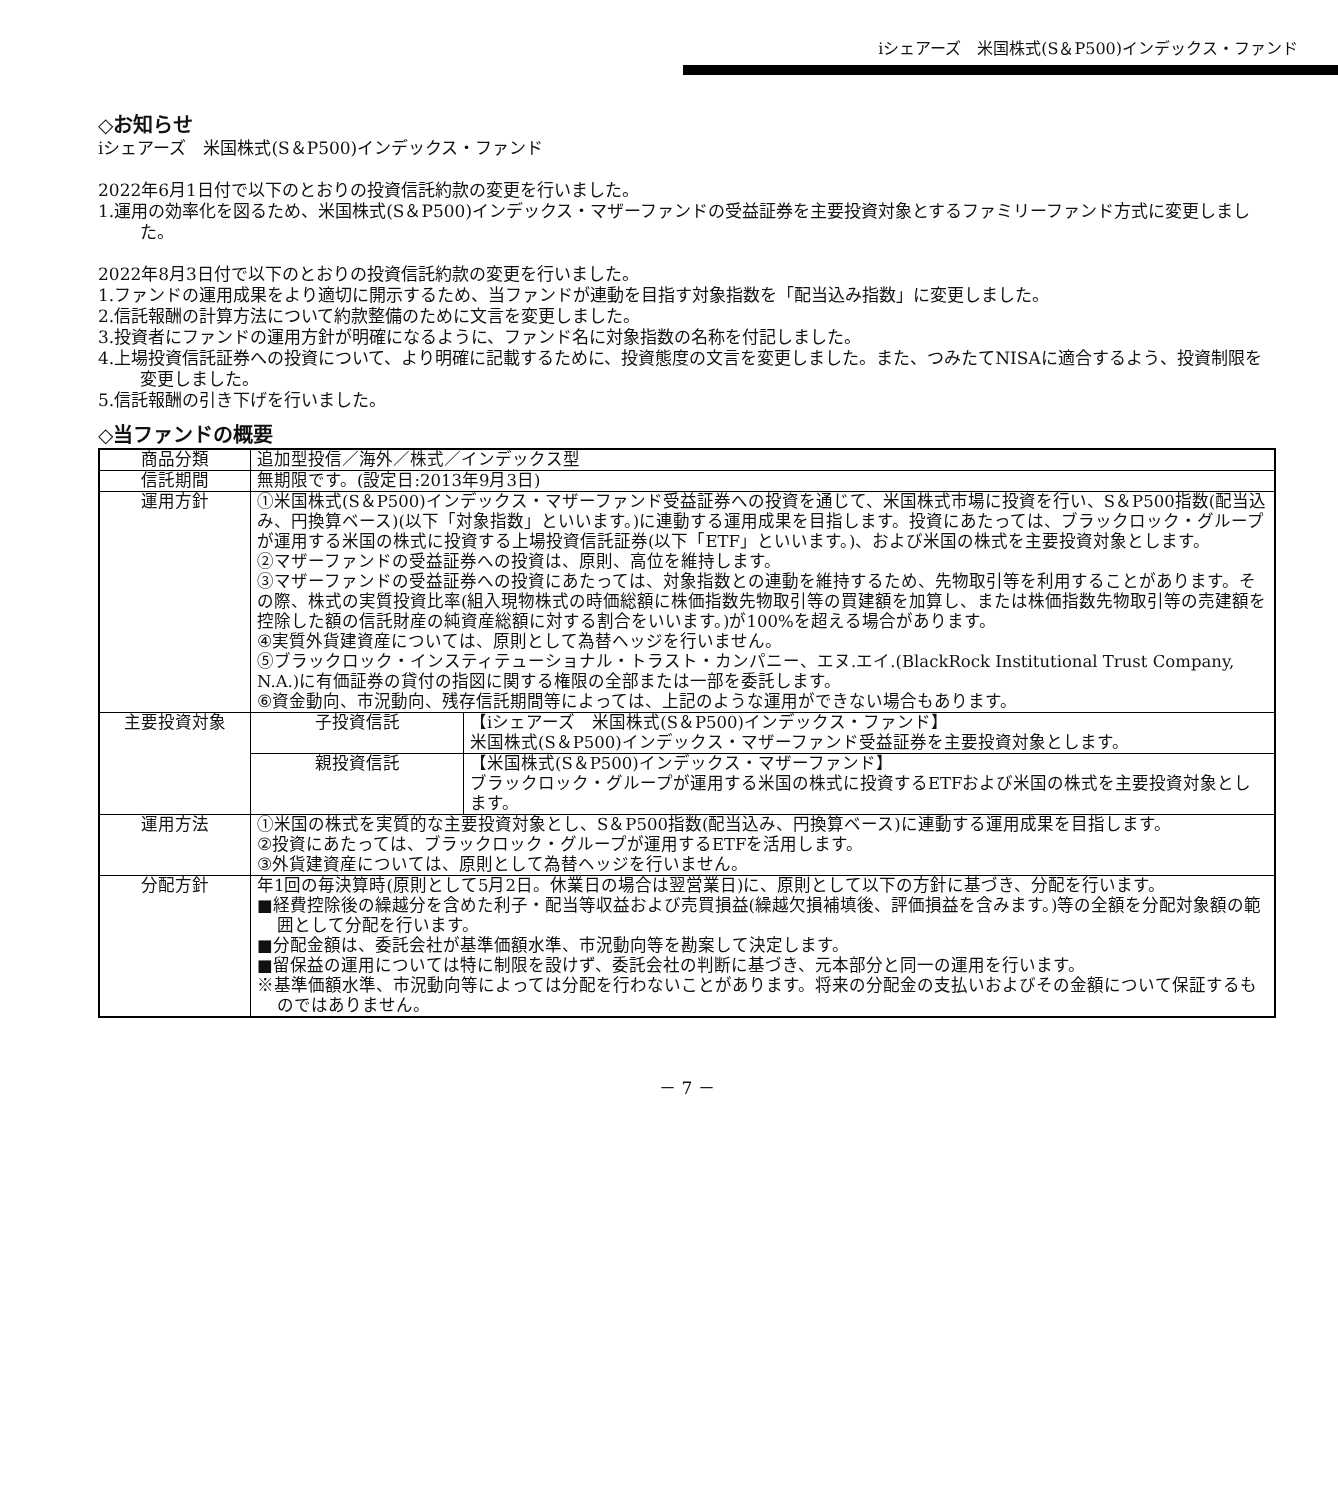iシェアーズ　米国株式(S＆P500)インデックス・ファンド
◇お知らせ
iシェアーズ　米国株式(S＆P500)インデックス・ファンド
2022年6月1日付で以下のとおりの投資信託約款の変更を行いました。
1.運用の効率化を図るため、米国株式(S＆P500)インデックス・マザーファンドの受益証券を主要投資対象とするファミリーファンド方式に変更しました。
2022年8月3日付で以下のとおりの投資信託約款の変更を行いました。
1.ファンドの運用成果をより適切に開示するため、当ファンドが連動を目指す対象指数を「配当込み指数」に変更しました。
2.信託報酬の計算方法について約款整備のために文言を変更しました。
3.投資者にファンドの運用方針が明確になるように、ファンド名に対象指数の名称を付記しました。
4.上場投資信託証券への投資について、より明確に記載するために、投資態度の文言を変更しました。また、つみたてNISAに適合するよう、投資制限を変更しました。
5.信託報酬の引き下げを行いました。
◇当ファンドの概要
| 商品分類 | 追加型投信／海外／株式／インデックス型 | |
| 信託期間 | 無期限です。(設定日:2013年9月3日) | |
| 運用方針 | ①米国株式(S＆P500)インデックス・マザーファンド受益証券への投資を通じて、米国株式市場に投資を行い、S＆P500指数(配当込み、円換算ベース)(以下「対象指数」といいます。)に連動する運用成果を目指します。投資にあたっては、ブラックロック・グループが運用する米国の株式に投資する上場投資信託証券(以下「ETF」といいます。)、および米国の株式を主要投資対象とします。 ②マザーファンドの受益証券への投資は、原則、高位を維持します。 ③マザーファンドの受益証券への投資にあたっては、対象指数との連動を維持するため、先物取引等を利用することがあります。その際、株式の実質投資比率(組入現物株式の時価総額に株価指数先物取引等の買建額を加算し、または株価指数先物取引等の売建額を控除した額の信託財産の純資産総額に対する割合をいいます。)が100%を超える場合があります。 ④実質外貨建資産については、原則として為替ヘッジを行いません。 ⑤ブラックロック・インスティテューショナル・トラスト・カンパニー、エヌ.エイ.(BlackRock Institutional Trust Company, N.A.)に有価証券の貸付の指図に関する権限の全部または一部を委託します。 ⑥資金動向、市況動向、残存信託期間等によっては、上記のような運用ができない場合もあります。 | |
| 主要投資対象 | 子投資信託 | 【iシェアーズ 米国株式(S＆P500)インデックス・ファンド】 米国株式(S＆P500)インデックス・マザーファンド受益証券を主要投資対象とします。 |
| | 親投資信託 | 【米国株式(S＆P500)インデックス・マザーファンド】 ブラックロック・グループが運用する米国の株式に投資するETFおよび米国の株式を主要投資対象とします。 |
| 運用方法 | ①米国の株式を実質的な主要投資対象とし、S＆P500指数(配当込み、円換算ベース)に連動する運用成果を目指します。 ②投資にあたっては、ブラックロック・グループが運用するETFを活用します。 ③外貨建資産については、原則として為替ヘッジを行いません。 | |
| 分配方針 | 年1回の毎決算時(原則として5月2日。休業日の場合は翌営業日)に、原則として以下の方針に基づき、分配を行います。 ■経費控除後の繰越分を含めた利子・配当等収益および売買損益(繰越欠損補填後、評価損益を含みます。)等の全額を分配対象額の範囲として分配を行います。 ■分配金額は、委託会社が基準価額水準、市況動向等を勘案して決定します。 ■留保益の運用については特に制限を設けず、委託会社の判断に基づき、元本部分と同一の運用を行います。 ※基準価額水準、市況動向等によっては分配を行わないことがあります。将来の分配金の支払いおよびその金額について保証するものではありません。 | |
－ 7 －